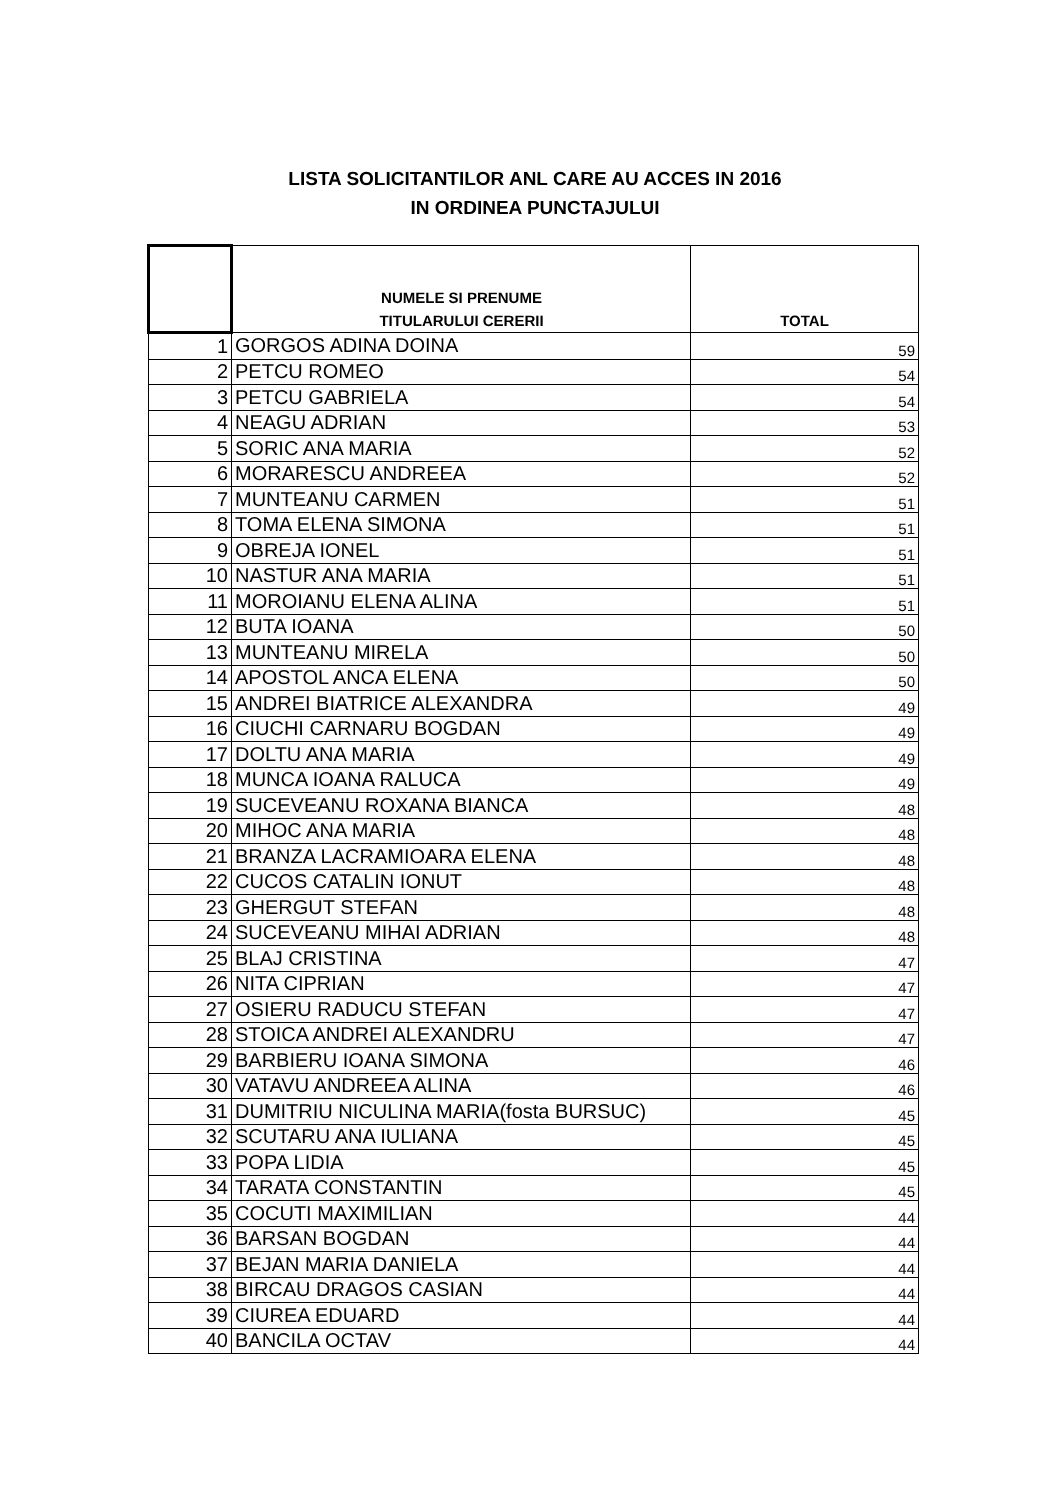LISTA SOLICITANTILOR ANL CARE AU ACCES IN 2016
IN ORDINEA PUNCTAJULUI
| | NUMELE SI PRENUME TITULARULUI CERERII | TOTAL |
| --- | --- | --- |
| 1 | GORGOS ADINA DOINA | 59 |
| 2 | PETCU ROMEO | 54 |
| 3 | PETCU GABRIELA | 54 |
| 4 | NEAGU ADRIAN | 53 |
| 5 | SORIC ANA MARIA | 52 |
| 6 | MORARESCU ANDREEA | 52 |
| 7 | MUNTEANU CARMEN | 51 |
| 8 | TOMA ELENA SIMONA | 51 |
| 9 | OBREJA IONEL | 51 |
| 10 | NASTUR ANA MARIA | 51 |
| 11 | MOROIANU ELENA ALINA | 51 |
| 12 | BUTA IOANA | 50 |
| 13 | MUNTEANU MIRELA | 50 |
| 14 | APOSTOL ANCA ELENA | 50 |
| 15 | ANDREI BIATRICE ALEXANDRA | 49 |
| 16 | CIUCHI CARNARU BOGDAN | 49 |
| 17 | DOLTU ANA MARIA | 49 |
| 18 | MUNCA IOANA RALUCA | 49 |
| 19 | SUCEVEANU ROXANA BIANCA | 48 |
| 20 | MIHOC ANA MARIA | 48 |
| 21 | BRANZA LACRAMIOARA ELENA | 48 |
| 22 | CUCOS CATALIN IONUT | 48 |
| 23 | GHERGUT STEFAN | 48 |
| 24 | SUCEVEANU MIHAI ADRIAN | 48 |
| 25 | BLAJ CRISTINA | 47 |
| 26 | NITA CIPRIAN | 47 |
| 27 | OSIERU RADUCU STEFAN | 47 |
| 28 | STOICA ANDREI ALEXANDRU | 47 |
| 29 | BARBIERU IOANA SIMONA | 46 |
| 30 | VATAVU ANDREEA ALINA | 46 |
| 31 | DUMITRIU NICULINA MARIA(fosta BURSUC) | 45 |
| 32 | SCUTARU ANA IULIANA | 45 |
| 33 | POPA LIDIA | 45 |
| 34 | TARATA CONSTANTIN | 45 |
| 35 | COCUTI MAXIMILIAN | 44 |
| 36 | BARSAN BOGDAN | 44 |
| 37 | BEJAN MARIA DANIELA | 44 |
| 38 | BIRCAU DRAGOS CASIAN | 44 |
| 39 | CIUREA EDUARD | 44 |
| 40 | BANCILA OCTAV | 44 |